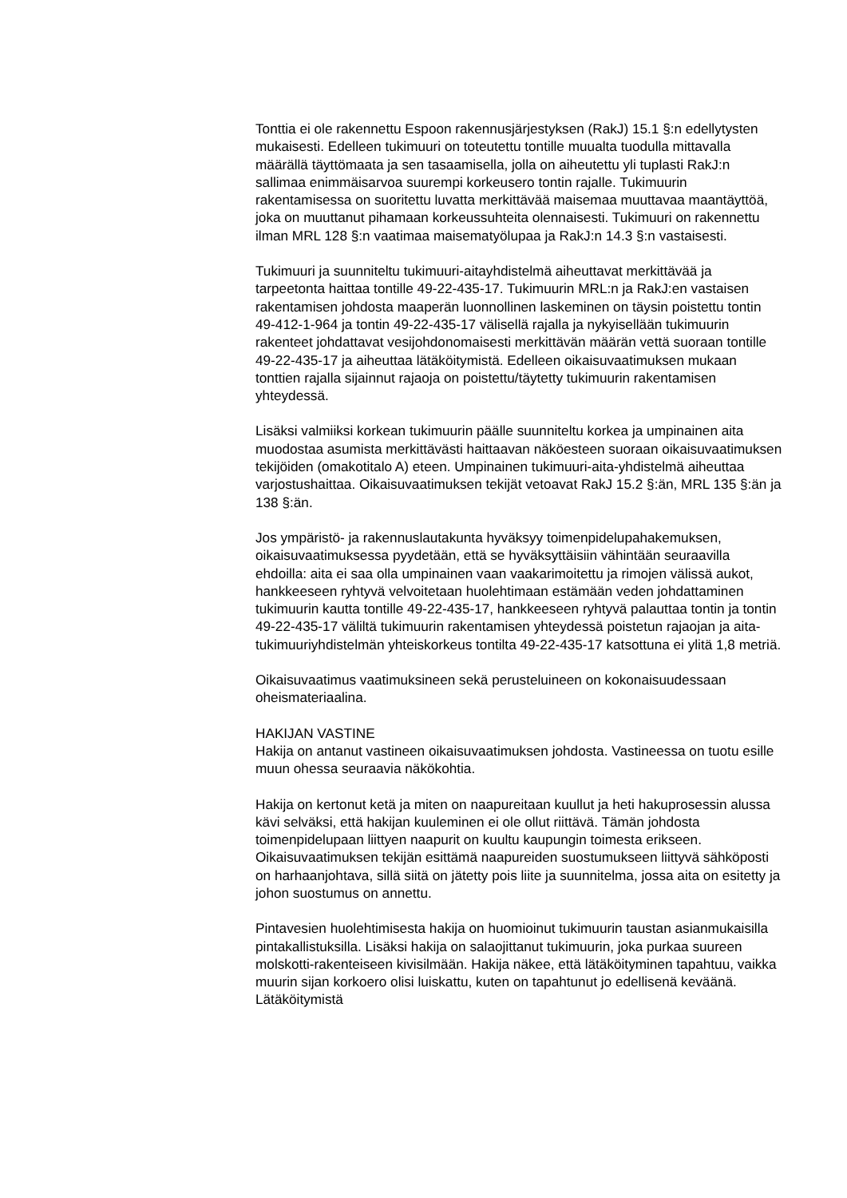Tonttia ei ole rakennettu Espoon rakennusjärjestyksen (RakJ) 15.1 §:n edellytysten mukaisesti. Edelleen tukimuuri on toteutettu tontille muualta tuodulla mittavalla määrällä täyttömaata ja sen tasaamisella, jolla on aiheutettu yli tuplasti RakJ:n sallimaa enimmäisarvoa suurempi korkeusero tontin rajalle. Tukimuurin rakentamisessa on suoritettu luvatta merkittävää maisemaa muuttavaa maantäyttöä, joka on muuttanut pihamaan korkeussuhteita olennaisesti. Tukimuuri on rakennettu ilman MRL 128 §:n vaatimaa maisematyölupaa ja RakJ:n 14.3 §:n vastaisesti.
Tukimuuri ja suunniteltu tukimuuri-aitayhdistelmä aiheuttavat merkittävää ja tarpeetonta haittaa tontille 49-22-435-17. Tukimuurin MRL:n ja RakJ:en vastaisen rakentamisen johdosta maaperän luonnollinen laskeminen on täysin poistettu tontin 49-412-1-964 ja tontin 49-22-435-17 välisellä rajalla ja nykyisellään tukimuurin rakenteet johdattavat vesijohdonomaisesti merkittävän määrän vettä suoraan tontille 49-22-435-17 ja aiheuttaa lätäköitymistä. Edelleen oikaisuvaatimuksen mukaan tonttien rajalla sijainnut rajaoja on poistettu/täytetty tukimuurin rakentamisen yhteydessä.
Lisäksi valmiiksi korkean tukimuurin päälle suunniteltu korkea ja umpinainen aita muodostaa asumista merkittävästi haittaavan näköesteen suoraan oikaisuvaatimuksen tekijöiden (omakotitalo A) eteen. Umpinainen tukimuuri-aita-yhdistelmä aiheuttaa varjostushaittaa. Oikaisuvaatimuksen tekijät vetoavat RakJ 15.2 §:än, MRL 135 §:än ja 138 §:än.
Jos ympäristö- ja rakennuslautakunta hyväksyy toimenpidelupahakemuksen, oikaisuvaatimuksessa pyydetään, että se hyväksyttäisiin vähintään seuraavilla ehdoilla: aita ei saa olla umpinainen vaan vaakarimoitettu ja rimojen välissä aukot, hankkeeseen ryhtyvä velvoitetaan huolehtimaan estämään veden johdattaminen tukimuurin kautta tontille 49-22-435-17, hankkeeseen ryhtyvä palauttaa tontin ja tontin 49-22-435-17 väliltä tukimuurin rakentamisen yhteydessä poistetun rajaojan ja aita-tukimuuriyhdistelmän yhteiskorkeus tontilta 49-22-435-17 katsottuna ei ylitä 1,8 metriä.
Oikaisuvaatimus vaatimuksineen sekä perusteluineen on kokonaisuudessaan oheismateriaalina.
HAKIJAN VASTINE
Hakija on antanut vastineen oikaisuvaatimuksen johdosta. Vastineessa on tuotu esille muun ohessa seuraavia näkökohtia.
Hakija on kertonut ketä ja miten on naapureitaan kuullut ja heti hakuprosessin alussa kävi selväksi, että hakijan kuuleminen ei ole ollut riittävä. Tämän johdosta toimenpidelupaan liittyen naapurit on kuultu kaupungin toimesta erikseen. Oikaisuvaatimuksen tekijän esittämä naapureiden suostumukseen liittyvä sähköposti on harhaanjohtava, sillä siitä on jätetty pois liite ja suunnitelma, jossa aita on esitetty ja johon suostumus on annettu.
Pintavesien huolehtimisesta hakija on huomioinut tukimuurin taustan asianmukaisilla pintakallistuksilla. Lisäksi hakija on salaojittanut tukimuurin, joka purkaa suureen molskotti-rakenteiseen kivisilmään. Hakija näkee, että lätäköityminen tapahtuu, vaikka muurin sijan korkoero olisi luiskattu, kuten on tapahtunut jo edellisenä keväänä. Lätäköitymistä